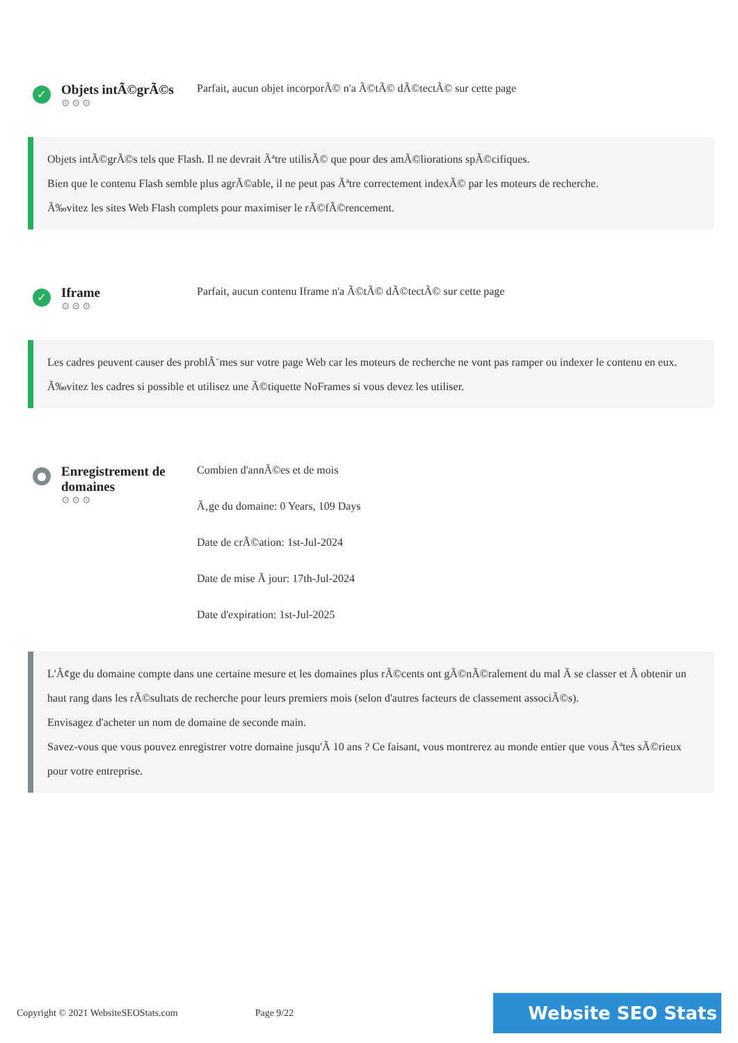✓
Objets intÃ©grÃ©s
⚙⚙⚙
Parfait, aucun objet incorporÃ© n'a Ã©tÃ© dÃ©tectÃ© sur cette page
Objets intÃ©grÃ©s tels que Flash. Il ne devrait Ãªtre utilisÃ© que pour des amÃ©liorations spÃ©cifiques.
Bien que le contenu Flash semble plus agrÃ©able, il ne peut pas Ãªtre correctement indexÃ© par les moteurs de recherche.
Ã‰vitez les sites Web Flash complets pour maximiser le rÃ©fÃ©rencement.
✓
Iframe
⚙⚙⚙
Parfait, aucun contenu Iframe n'a Ã©tÃ© dÃ©tectÃ© sur cette page
Les cadres peuvent causer des problÃ¨mes sur votre page Web car les moteurs de recherche ne vont pas ramper ou indexer le contenu en eux.
Ã‰vitez les cadres si possible et utilisez une Ã©tiquette NoFrames si vous devez les utiliser.
●
Enregistrement de domaines
⚙⚙⚙
Combien d'annÃ©es et de mois
Ã‚ge du domaine: 0 Years, 109 Days
Date de crÃ©ation: 1st-Jul-2024
Date de mise Ã jour: 17th-Jul-2024
Date d'expiration: 1st-Jul-2025
L'Ã¢ge du domaine compte dans une certaine mesure et les domaines plus rÃ©cents ont gÃ©nÃ©ralement du mal Ã se classer et Ã obtenir un haut rang dans les rÃ©sultats de recherche pour leurs premiers mois (selon d'autres facteurs de classement associÃ©s).
Envisagez d'acheter un nom de domaine de seconde main.
Savez-vous que vous pouvez enregistrer votre domaine jusqu'Ã 10 ans ? Ce faisant, vous montrerez au monde entier que vous Ãªtes sÃ©rieux pour votre entreprise.
Copyright © 2021 WebsiteSEOStats.com
Page 9/22
Website SEO Stats